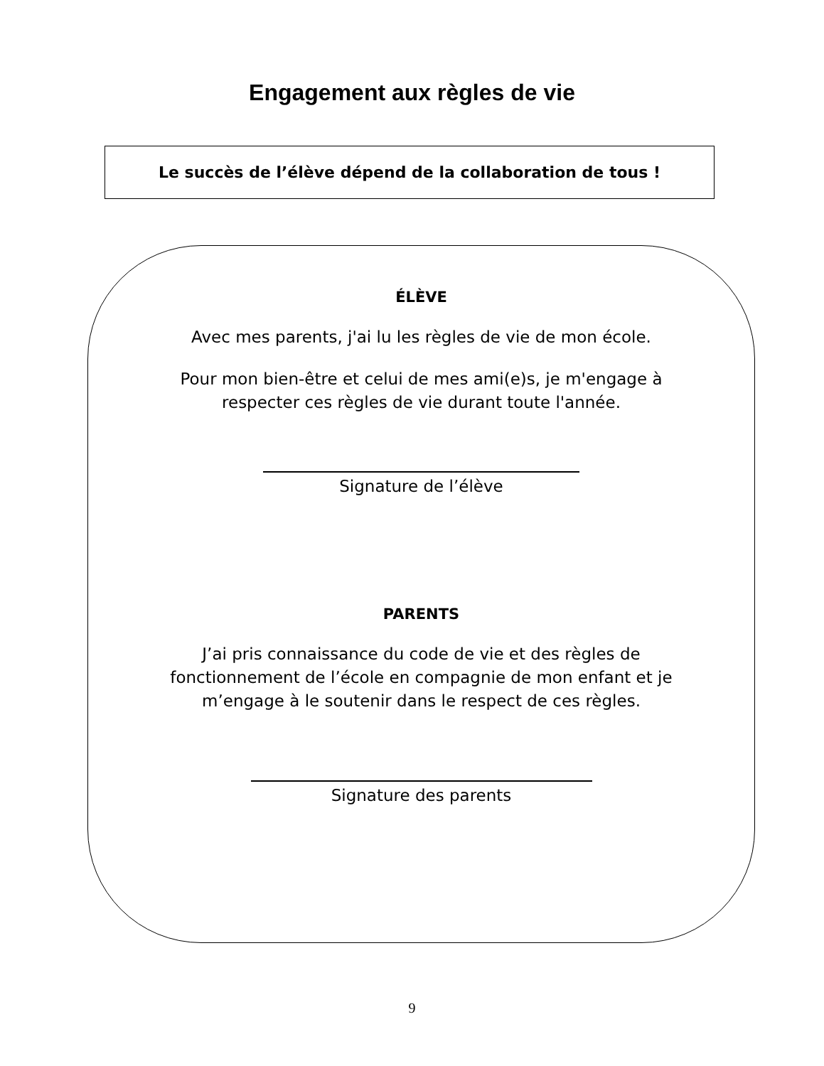Engagement aux règles de vie
Le succès de l’élève dépend de la collaboration de tous !
ÉLÈVE
Avec mes parents, j'ai lu les règles de vie de mon école.
Pour mon bien-être et celui de mes ami(e)s, je m'engage à
respecter ces règles de vie durant toute l'année.
Signature de l’élève
PARENTS
J’ai pris connaissance du code de vie et des règles de
fonctionnement de l’école en compagnie de mon enfant et je
m’engage à le soutenir dans le respect de ces règles.
Signature des parents
9